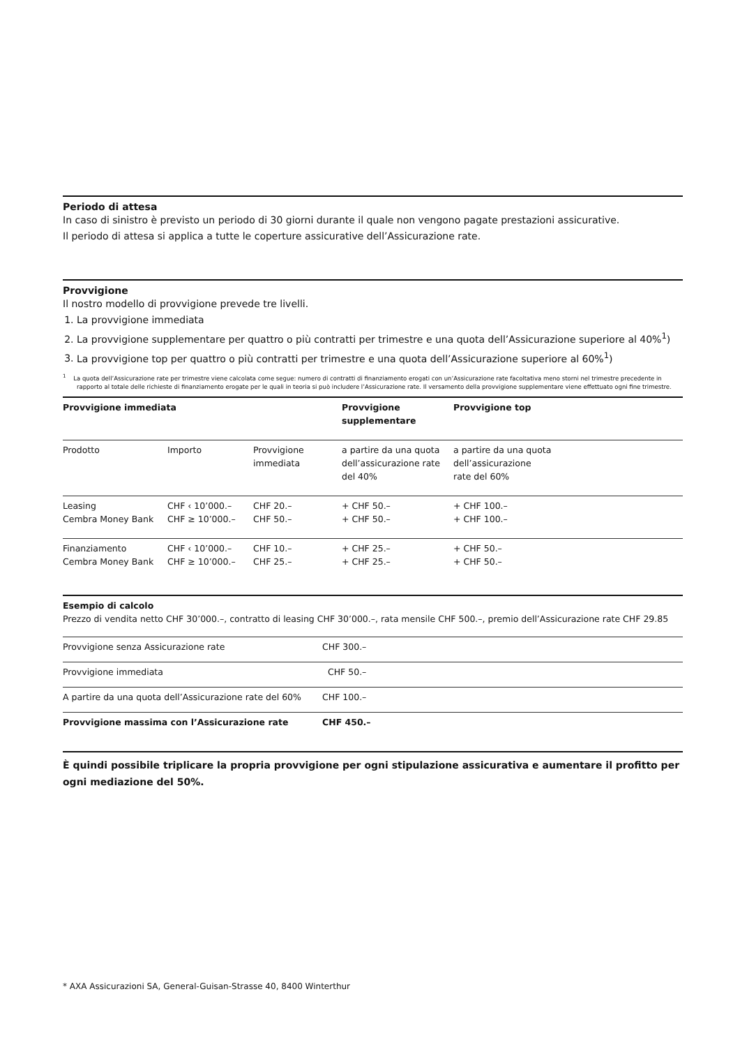Periodo di attesa
In caso di sinistro è previsto un periodo di 30 giorni durante il quale non vengono pagate prestazioni assicurative.
Il periodo di attesa si applica a tutte le coperture assicurative dell’Assicurazione rate.
Provvigione
Il nostro modello di provvigione prevede tre livelli.
1. La provvigione immediata
2. La provvigione supplementare per quattro o più contratti per trimestre e una quota dell’Assicurazione superiore al 40%<sup>1</sup>)
3. La provvigione top per quattro o più contratti per trimestre e una quota dell’Assicurazione superiore al 60%<sup>1</sup>)
<sup>1</sup> La quota dell’Assicurazione rate per trimestre viene calcolata come segue: numero di contratti di finanziamento erogati con un’Assicurazione rate facoltativa meno storni nel trimestre precedente in rapporto al totale delle richieste di finanziamento erogate per le quali in teoria si può includere l’Assicurazione rate. Il versamento della provvigione supplementare viene effettuato ogni fine trimestre.
| Provvigione immediata | | | Provvigione supplementare | Provvigione top |
| --- | --- | --- | --- | --- |
| Prodotto | Importo | Provvigione immediata | a partire da una quota dell’assicurazione rate del 40% | a partire da una quota dell’assicurazione rate del 60% |
| Leasing Cembra Money Bank | CHF ‹ 10’000.– CHF ≥ 10’000.– | CHF 20.– CHF 50.– | + CHF 50.– + CHF 50.– | + CHF 100.– + CHF 100.– |
| Finanziamento Cembra Money Bank | CHF ‹ 10’000.– CHF ≥ 10’000.– | CHF 10.– CHF 25.– | + CHF 25.– + CHF 25.– | + CHF 50.– + CHF 50.– |
Esempio di calcolo
Prezzo di vendita netto CHF 30’000.–, contratto di leasing CHF 30’000.–, rata mensile CHF 500.–, premio dell’Assicurazione rate CHF 29.85
| Provvigione senza Assicurazione rate | CHF 300.– |
| Provvigione immediata | CHF 50.– |
| A partire da una quota dell’Assicurazione rate del 60% | CHF 100.– |
| Provvigione massima con l’Assicurazione rate | CHF 450.– |
È quindi possibile triplicare la propria provvigione per ogni stipulazione assicurativa e aumentare il profitto per ogni mediazione del 50%.
* AXA Assicurazioni SA, General-Guisan-Strasse 40, 8400 Winterthur